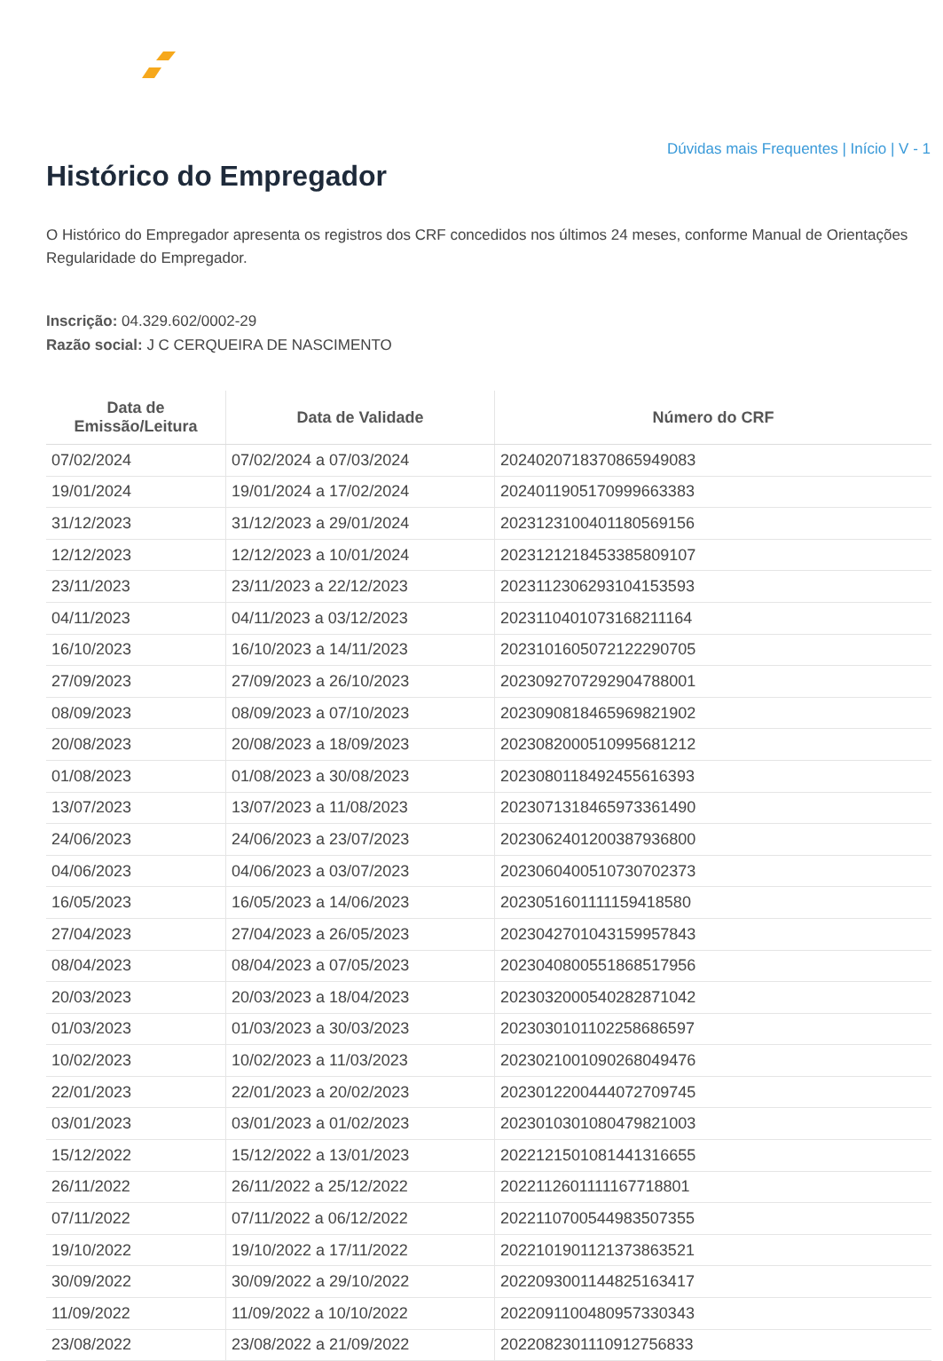Dúvidas mais Frequentes | Início | V - 1
Histórico do Empregador
O Histórico do Empregador apresenta os registros dos CRF concedidos nos últimos 24 meses, conforme Manual de Orientações Regularidade do Empregador.
Inscrição: 04.329.602/0002-29
Razão social: J C CERQUEIRA DE NASCIMENTO
| Data de Emissão/Leitura | Data de Validade | Número do CRF |
| --- | --- | --- |
| 07/02/2024 | 07/02/2024 a 07/03/2024 | 2024020718370865949083 |
| 19/01/2024 | 19/01/2024 a 17/02/2024 | 2024011905170999663383 |
| 31/12/2023 | 31/12/2023 a 29/01/2024 | 2023123100401180569156 |
| 12/12/2023 | 12/12/2023 a 10/01/2024 | 2023121218453385809107 |
| 23/11/2023 | 23/11/2023 a 22/12/2023 | 2023112306293104153593 |
| 04/11/2023 | 04/11/2023 a 03/12/2023 | 2023110401073168211164 |
| 16/10/2023 | 16/10/2023 a 14/11/2023 | 2023101605072122290705 |
| 27/09/2023 | 27/09/2023 a 26/10/2023 | 2023092707292904788001 |
| 08/09/2023 | 08/09/2023 a 07/10/2023 | 2023090818465969821902 |
| 20/08/2023 | 20/08/2023 a 18/09/2023 | 2023082000510995681212 |
| 01/08/2023 | 01/08/2023 a 30/08/2023 | 2023080118492455616393 |
| 13/07/2023 | 13/07/2023 a 11/08/2023 | 2023071318465973361490 |
| 24/06/2023 | 24/06/2023 a 23/07/2023 | 2023062401200387936800 |
| 04/06/2023 | 04/06/2023 a 03/07/2023 | 2023060400510730702373 |
| 16/05/2023 | 16/05/2023 a 14/06/2023 | 2023051601111159418580 |
| 27/04/2023 | 27/04/2023 a 26/05/2023 | 2023042701043159957843 |
| 08/04/2023 | 08/04/2023 a 07/05/2023 | 2023040800551868517956 |
| 20/03/2023 | 20/03/2023 a 18/04/2023 | 2023032000540282871042 |
| 01/03/2023 | 01/03/2023 a 30/03/2023 | 2023030101102258686597 |
| 10/02/2023 | 10/02/2023 a 11/03/2023 | 2023021001090268049476 |
| 22/01/2023 | 22/01/2023 a 20/02/2023 | 2023012200444072709745 |
| 03/01/2023 | 03/01/2023 a 01/02/2023 | 2023010301080479821003 |
| 15/12/2022 | 15/12/2022 a 13/01/2023 | 2022121501081441316655 |
| 26/11/2022 | 26/11/2022 a 25/12/2022 | 2022112601111167718801 |
| 07/11/2022 | 07/11/2022 a 06/12/2022 | 2022110700544983507355 |
| 19/10/2022 | 19/10/2022 a 17/11/2022 | 2022101901121373863521 |
| 30/09/2022 | 30/09/2022 a 29/10/2022 | 2022093001144825163417 |
| 11/09/2022 | 11/09/2022 a 10/10/2022 | 2022091100480957330343 |
| 23/08/2022 | 23/08/2022 a 21/09/2022 | 2022082301110912756833 |